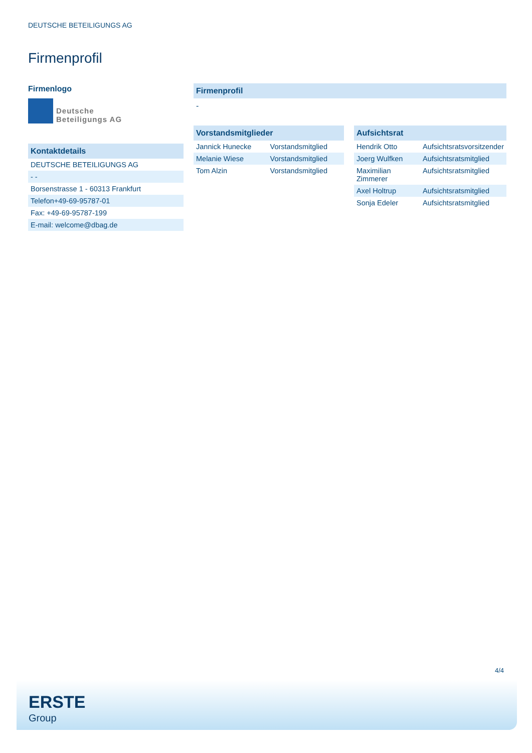DEUTSCHE BETEILIGUNGS AG
Firmenprofil
Firmenlogo
Deutsche
Beteiligungs AG
Kontaktdetails
| DEUTSCHE BETEILIGUNGS AG |
| - - |
| Borsenstrasse 1 - 60313 Frankfurt |
| Telefon+49-69-95787-01 |
| Fax: +49-69-95787-199 |
| E-mail: welcome@dbag.de |
Firmenprofil
-
Vorstandsmitglieder
| Jannick Hunecke | Vorstandsmitglied |
| Melanie Wiese | Vorstandsmitglied |
| Tom Alzin | Vorstandsmitglied |
Aufsichtsrat
| Hendrik Otto | Aufsichtsratsvorsitzender |
| Joerg Wulfken | Aufsichtsratsmitglied |
| Maximilian Zimmerer | Aufsichtsratsmitglied |
| Axel Holtrup | Aufsichtsratsmitglied |
| Sonja Edeler | Aufsichtsratsmitglied |
4/4
ERSTE
Group